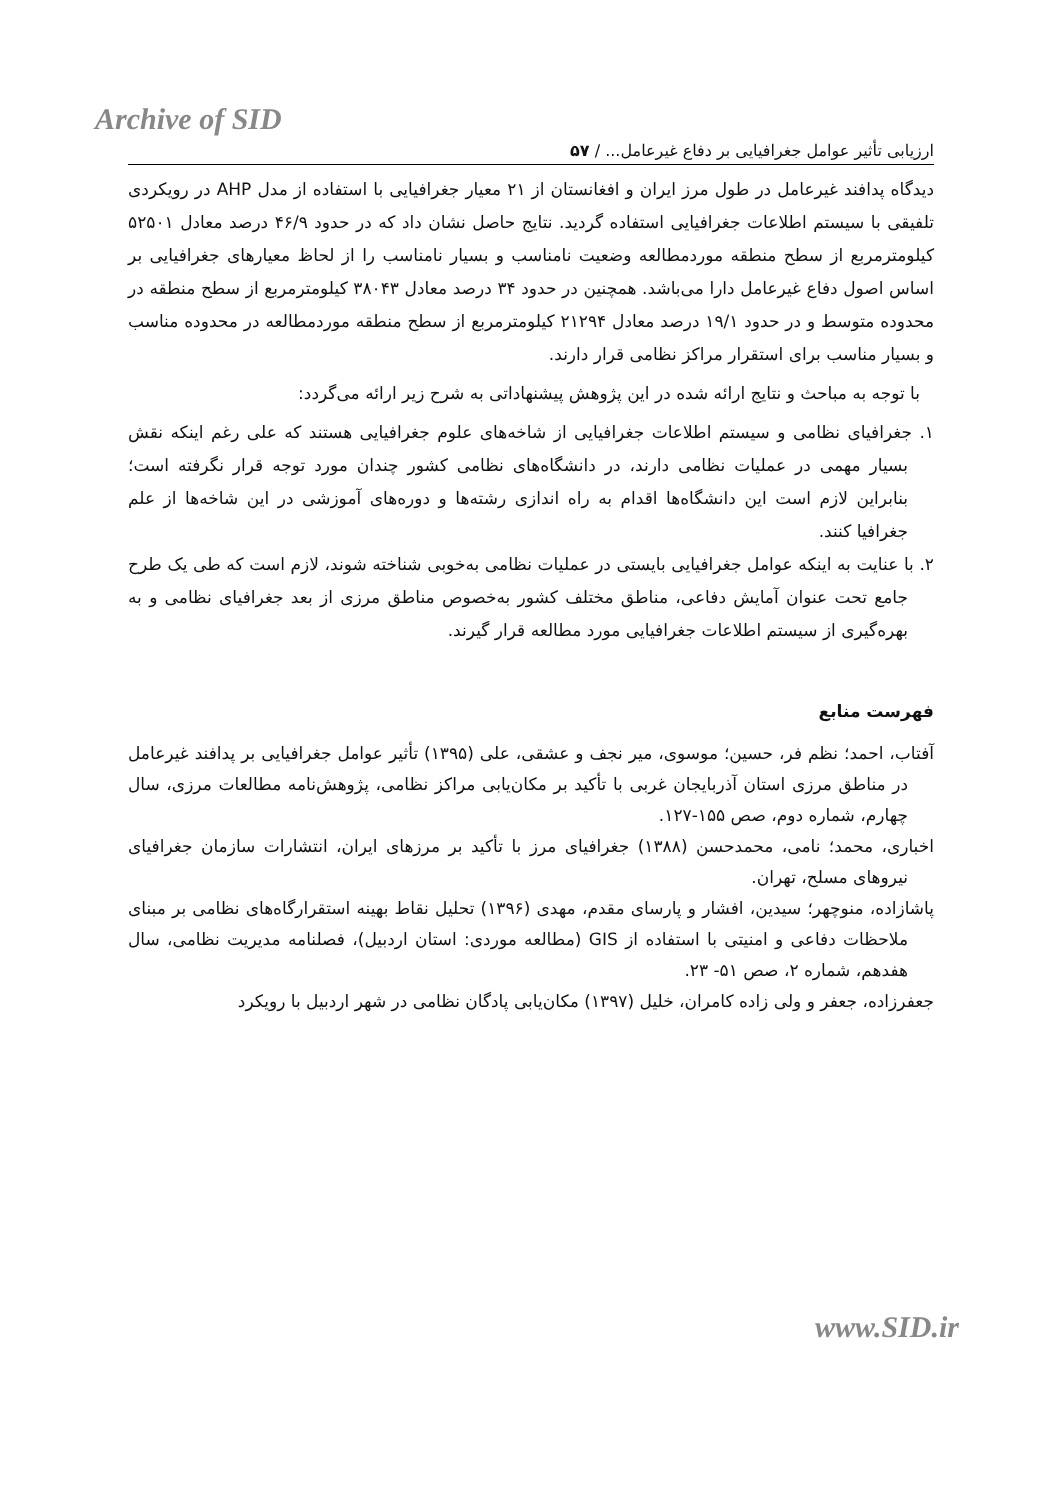Archive of SID
ارزیابی تأثیر عوامل جغرافیایی بر دفاع غیرعامل... / ۵۷
دیدگاه پدافند غیرعامل در طول مرز ایران و افغانستان از ۲۱ معیار جغرافیایی با استفاده از مدل AHP در رویکردی تلفیقی با سیستم اطلاعات جغرافیایی استفاده گردید. نتایج حاصل نشان داد که در حدود ۴۶/۹ درصد معادل ۵۲۵۰۱ کیلومترمربع از سطح منطقه موردمطالعه وضعیت نامناسب و بسیار نامناسب را از لحاظ معیارهای جغرافیایی بر اساس اصول دفاع غیرعامل دارا می‌باشد. همچنین در حدود ۳۴ درصد معادل ۳۸۰۴۳ کیلومترمربع از سطح منطقه در محدوده متوسط و در حدود ۱۹/۱ درصد معادل ۲۱۲۹۴ کیلومترمربع از سطح منطقه موردمطالعه در محدوده مناسب و بسیار مناسب برای استقرار مراکز نظامی قرار دارند.
با توجه به مباحث و نتایج ارائه شده در این پژوهش پیشنهاداتی به شرح زیر ارائه می‌گردد:
۱. جغرافیای نظامی و سیستم اطلاعات جغرافیایی از شاخه‌های علوم جغرافیایی هستند که علی رغم اینکه نقش بسیار مهمی در عملیات نظامی دارند، در دانشگاه‌های نظامی کشور چندان مورد توجه قرار نگرفته است؛ بنابراین لازم است این دانشگاه‌ها اقدام به راه اندازی رشته‌ها و دوره‌های آموزشی در این شاخه‌ها از علم جغرافیا کنند.
۲. با عنایت به اینکه عوامل جغرافیایی بایستی در عملیات نظامی به‌خوبی شناخته شوند، لازم است که طی یک طرح جامع تحت عنوان آمایش دفاعی، مناطق مختلف کشور به‌خصوص مناطق مرزی از بعد جغرافیای نظامی و به بهره‌گیری از سیستم اطلاعات جغرافیایی مورد مطالعه قرار گیرند.
فهرست منابع
آفتاب، احمد؛ نظم فر، حسین؛ موسوی، میر نجف و عشقی، علی (۱۳۹۵) تأثیر عوامل جغرافیایی بر پدافند غیرعامل در مناطق مرزی استان آذربایجان غربی با تأکید بر مکان‌یابی مراکز نظامی، پژوهش‌نامه مطالعات مرزی، سال چهارم، شماره دوم، صص ۱۵۵-۱۲۷.
اخباری، محمد؛ نامی، محمدحسن (۱۳۸۸) جغرافیای مرز با تأکید بر مرزهای ایران، انتشارات سازمان جغرافیای نیروهای مسلح، تهران.
پاشازاده، منوچهر؛ سیدین، افشار و پارسای مقدم، مهدی (۱۳۹۶) تحلیل نقاط بهینه استقرارگاه‌های نظامی بر مبنای ملاحظات دفاعی و امنیتی با استفاده از GIS (مطالعه موردی: استان اردبیل)، فصلنامه مدیریت نظامی، سال هفدهم، شماره ۲، صص ۵۱- ۲۳.
جعفرزاده، جعفر و ولی زاده کامران، خلیل (۱۳۹۷) مکان‌یابی پادگان نظامی در شهر اردبیل با رویکرد
www.SID.ir